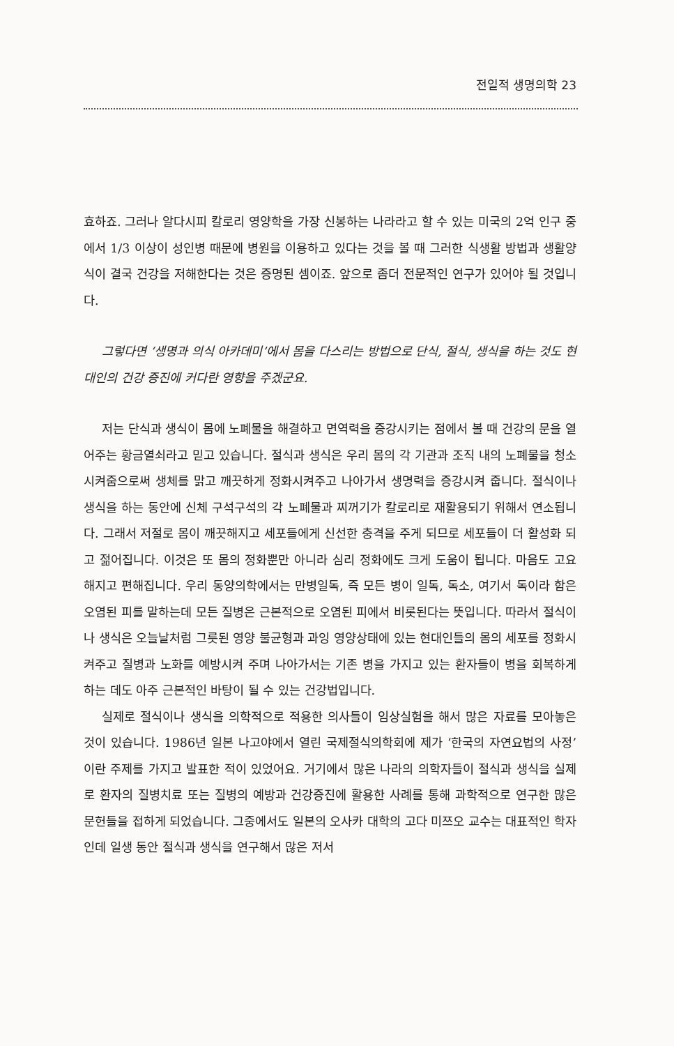전일적 생명의학 23
효하죠. 그러나 알다시피 칼로리 영양학을 가장 신봉하는 나라라고 할 수 있는 미국의 2억 인구 중에서 1/3 이상이 성인병 때문에 병원을 이용하고 있다는 것을 볼 때 그러한 식생활 방법과 생활양식이 결국 건강을 저해한다는 것은 증명된 셈이죠. 앞으로 좀더 전문적인 연구가 있어야 될 것입니다.
그렇다면 ‘생명과 의식 아카데미’에서 몸을 다스리는 방법으로 단식, 절식, 생식을 하는 것도 현대인의 건강 증진에 커다란 영향을 주겠군요.
저는 단식과 생식이 몸에 노폐물을 해결하고 면역력을 증강시키는 점에서 볼 때 건강의 문을 열어주는 황금열쇠라고 믿고 있습니다. 절식과 생식은 우리 몸의 각 기관과 조직 내의 노폐물을 청소시켜줌으로써 생체를 맑고 깨끗하게 정화시켜주고 나아가서 생명력을 증강시켜 줍니다. 절식이나 생식을 하는 동안에 신체 구석구석의 각 노폐물과 찌꺼기가 칼로리로 재활용되기 위해서 연소됩니다. 그래서 저절로 몸이 깨끗해지고 세포들에게 신선한 충격을 주게 되므로 세포들이 더 활성화 되고 젊어집니다. 이것은 또 몸의 정화뿐만 아니라 심리 정화에도 크게 도움이 됩니다. 마음도 고요해지고 편해집니다. 우리 동양의학에서는 만병일독, 즉 모든 병이 일독, 독소, 여기서 독이라 함은 오염된 피를 말하는데 모든 질병은 근본적으로 오염된 피에서 비롯된다는 뜻입니다. 따라서 절식이나 생식은 오늘날처럼 그릇된 영양 불균형과 과잉 영양상태에 있는 현대인들의 몸의 세포를 정화시켜주고 질병과 노화를 예방시켜 주며 나아가서는 기존 병을 가지고 있는 환자들이 병을 회복하게 하는 데도 아주 근본적인 바탕이 될 수 있는 건강법입니다.
실제로 절식이나 생식을 의학적으로 적용한 의사들이 임상실험을 해서 많은 자료를 모아놓은 것이 있습니다. 1986년 일본 나고야에서 열린 국제절식의학회에 제가 ‘한국의 자연요법의 사정’이란 주제를 가지고 발표한 적이 있었어요. 거기에서 많은 나라의 의학자들이 절식과 생식을 실제로 환자의 질병치료 또는 질병의 예방과 건강증진에 활용한 사례를 통해 과학적으로 연구한 많은 문헌들을 접하게 되었습니다. 그중에서도 일본의 오사카 대학의 고다 미쯔오 교수는 대표적인 학자인데 일생 동안 절식과 생식을 연구해서 많은 저서